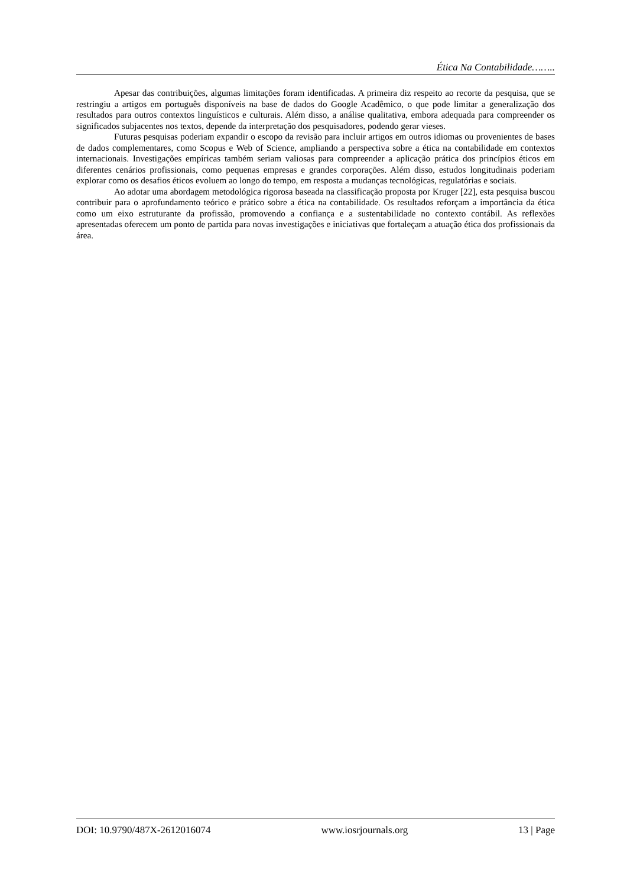Ética Na Contabilidade……..
Apesar das contribuições, algumas limitações foram identificadas. A primeira diz respeito ao recorte da pesquisa, que se restringiu a artigos em português disponíveis na base de dados do Google Acadêmico, o que pode limitar a generalização dos resultados para outros contextos linguísticos e culturais. Além disso, a análise qualitativa, embora adequada para compreender os significados subjacentes nos textos, depende da interpretação dos pesquisadores, podendo gerar vieses.
Futuras pesquisas poderiam expandir o escopo da revisão para incluir artigos em outros idiomas ou provenientes de bases de dados complementares, como Scopus e Web of Science, ampliando a perspectiva sobre a ética na contabilidade em contextos internacionais. Investigações empíricas também seriam valiosas para compreender a aplicação prática dos princípios éticos em diferentes cenários profissionais, como pequenas empresas e grandes corporações. Além disso, estudos longitudinais poderiam explorar como os desafios éticos evoluem ao longo do tempo, em resposta a mudanças tecnológicas, regulatórias e sociais.
Ao adotar uma abordagem metodológica rigorosa baseada na classificação proposta por Kruger [22], esta pesquisa buscou contribuir para o aprofundamento teórico e prático sobre a ética na contabilidade. Os resultados reforçam a importância da ética como um eixo estruturante da profissão, promovendo a confiança e a sustentabilidade no contexto contábil. As reflexões apresentadas oferecem um ponto de partida para novas investigações e iniciativas que fortaleçam a atuação ética dos profissionais da área.
DOI: 10.9790/487X-2612016074 www.iosrjournals.org 13 | Page